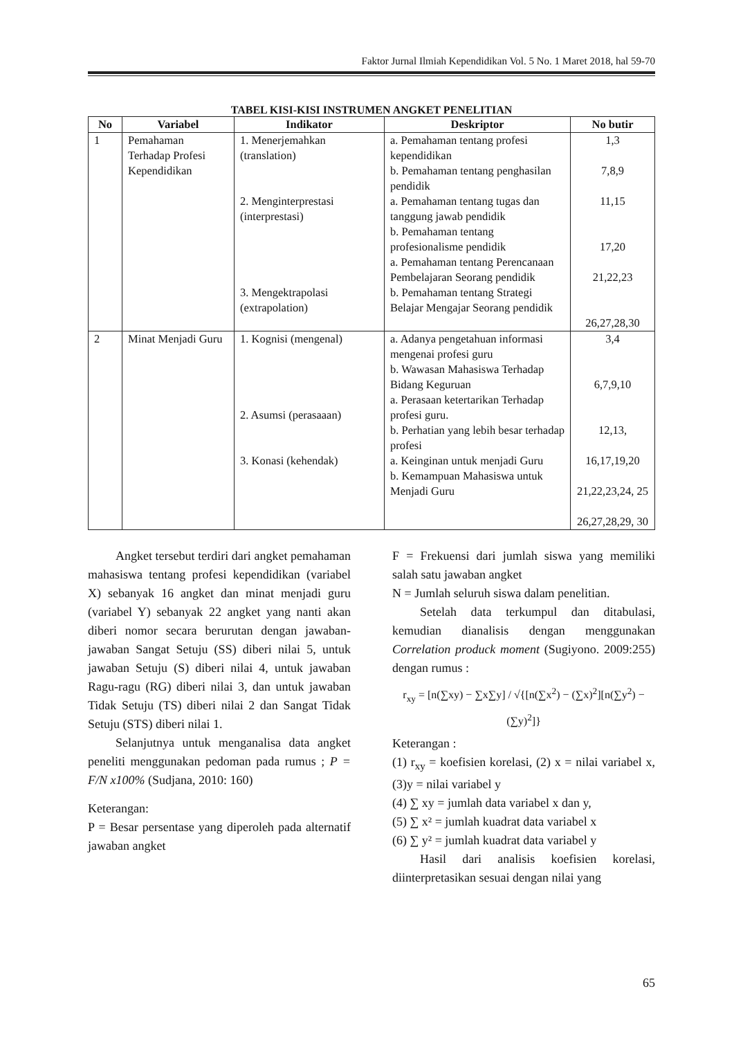Faktor Jurnal Ilmiah Kependidikan Vol. 5 No. 1 Maret 2018, hal 59-70
TABEL KISI-KISI INSTRUMEN ANGKET PENELITIAN
| No | Variabel | Indikator | Deskriptor | No butir |
| --- | --- | --- | --- | --- |
| 1 | Pemahaman Terhadap Profesi Kependidikan | 1. Menerjemahkan (translation) 2. Menginterprestasi (interprestasi) 3. Mengektrapolasi (extrapolation) | a. Pemahaman tentang profesi kependidikan b. Pemahaman tentang penghasilan pendidik a. Pemahaman tentang tugas dan tanggung jawab pendidik b. Pemahaman tentang profesionalisme pendidik a. Pemahaman tentang Perencanaan Pembelajaran Seorang pendidik b. Pemahaman tentang Strategi Belajar Mengajar Seorang pendidik | 1,3 7,8,9 11,15 17,20 21,22,23 26,27,28,30 |
| 2 | Minat Menjadi Guru | 1. Kognisi (mengenal) 2. Asumsi (perasaaan) 3. Konasi (kehendak) | a. Adanya pengetahuan informasi mengenai profesi guru b. Wawasan Mahasiswa Terhadap Bidang Keguruan a. Perasaan ketertarikan Terhadap profesi guru. b. Perhatian yang lebih besar terhadap profesi a. Keinginan untuk menjadi Guru b. Kemampuan Mahasiswa untuk Menjadi Guru | 3,4 6,7,9,10 12,13, 16,17,19,20 21,22,23,24, 25 26,27,28,29, 30 |
Angket tersebut terdiri dari angket pemahaman mahasiswa tentang profesi kependidikan (variabel X) sebanyak 16 angket dan minat menjadi guru (variabel Y) sebanyak 22 angket yang nanti akan diberi nomor secara berurutan dengan jawaban-jawaban Sangat Setuju (SS) diberi nilai 5, untuk jawaban Setuju (S) diberi nilai 4, untuk jawaban Ragu-ragu (RG) diberi nilai 3, dan untuk jawaban Tidak Setuju (TS) diberi nilai 2 dan Sangat Tidak Setuju (STS) diberi nilai 1.
Selanjutnya untuk menganalisa data angket peneliti menggunakan pedoman pada rumus ; P = F/N x100% (Sudjana, 2010: 160)
Keterangan:
P = Besar persentase yang diperoleh pada alternatif jawaban angket
F = Frekuensi dari jumlah siswa yang memiliki salah satu jawaban angket
N = Jumlah seluruh siswa dalam penelitian.
Setelah data terkumpul dan ditabulasi, kemudian dianalisis dengan menggunakan Correlation produck moment (Sugiyono. 2009:255) dengan rumus :
r<sub>xy</sub> = [n(∑xy) − ∑x∑y] / √{[n(∑x<sup>2</sup>) − (∑x)<sup>2</sup>][n(∑y<sup>2</sup>) − (∑y)<sup>2</sup>]}
Keterangan :
(1) r<sub>xy</sub> = koefisien korelasi, (2) x = nilai variabel x, (3)y = nilai variabel y
(4) ∑ xy = jumlah data variabel x dan y,
(5) ∑ x² = jumlah kuadrat data variabel x
(6) ∑ y² = jumlah kuadrat data variabel y
Hasil dari analisis koefisien korelasi, diinterpretasikan sesuai dengan nilai yang
65